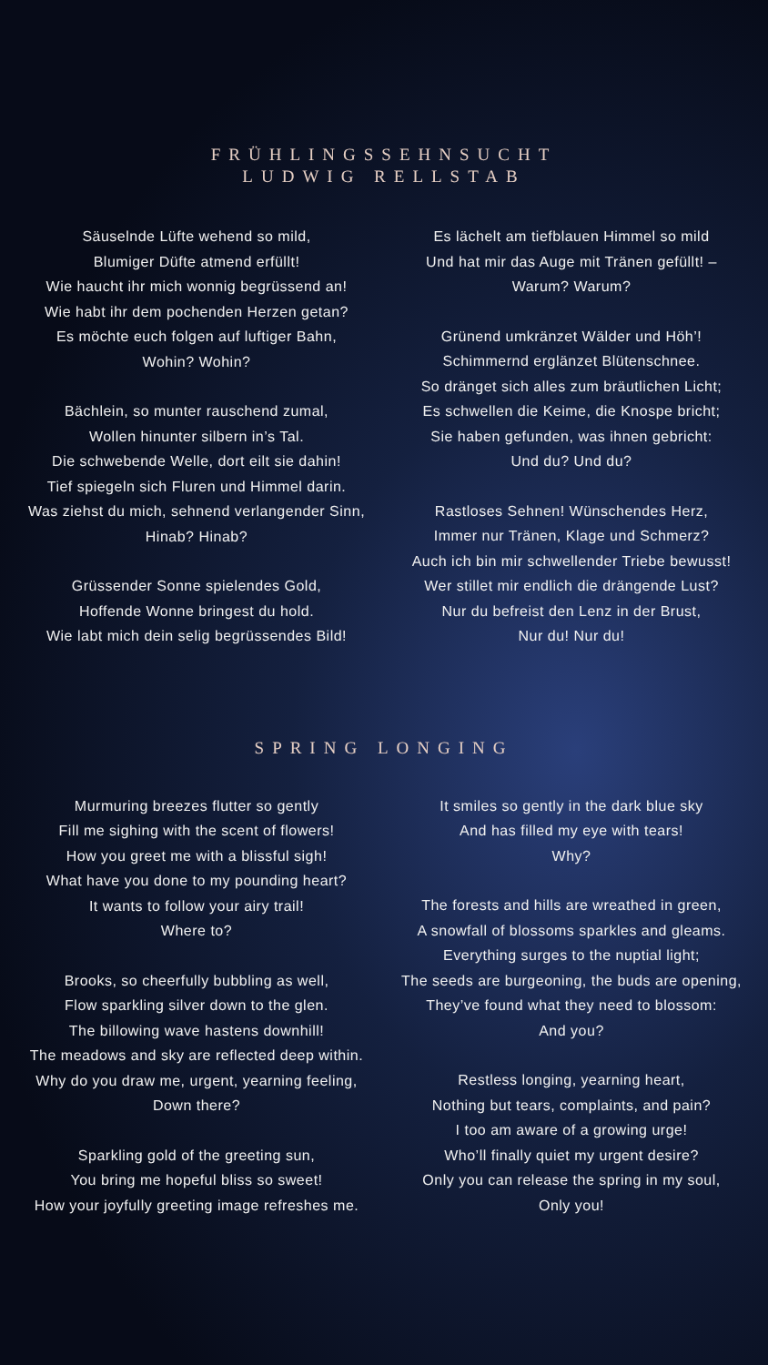FRÜHLINGSSEHNSUCHT
LUDWIG RELLSTAB
Säuselnde Lüfte wehend so mild,
Blumiger Düfte atmend erfüllt!
Wie haucht ihr mich wonnig begrüssend an!
Wie habt ihr dem pochenden Herzen getan?
Es möchte euch folgen auf luftiger Bahn,
Wohin? Wohin?
Bächlein, so munter rauschend zumal,
Wollen hinunter silbern in’s Tal.
Die schwebende Welle, dort eilt sie dahin!
Tief spiegeln sich Fluren und Himmel darin.
Was ziehst du mich, sehnend verlangender Sinn,
Hinab? Hinab?
Grüssender Sonne spielendes Gold,
Hoffende Wonne bringest du hold.
Wie labt mich dein selig begrüssendes Bild!
Es lächelt am tiefblauen Himmel so mild
Und hat mir das Auge mit Tränen gefüllt! –
Warum? Warum?
Grünend umkränzet Wälder und Höh’!
Schimmernd erglänzet Blütenschnee.
So dränget sich alles zum bräutlichen Licht;
Es schwellen die Keime, die Knospe bricht;
Sie haben gefunden, was ihnen gebricht:
Und du? Und du?
Rastloses Sehnen! Wünschendes Herz,
Immer nur Tränen, Klage und Schmerz?
Auch ich bin mir schwellender Triebe bewusst!
Wer stillet mir endlich die drängende Lust?
Nur du befreist den Lenz in der Brust,
Nur du! Nur du!
SPRING LONGING
Murmuring breezes flutter so gently
Fill me sighing with the scent of flowers!
How you greet me with a blissful sigh!
What have you done to my pounding heart?
It wants to follow your airy trail!
Where to?
Brooks, so cheerfully bubbling as well,
Flow sparkling silver down to the glen.
The billowing wave hastens downhill!
The meadows and sky are reflected deep within.
Why do you draw me, urgent, yearning feeling,
Down there?
Sparkling gold of the greeting sun,
You bring me hopeful bliss so sweet!
How your joyfully greeting image refreshes me.
It smiles so gently in the dark blue sky
And has filled my eye with tears!
Why?
The forests and hills are wreathed in green,
A snowfall of blossoms sparkles and gleams.
Everything surges to the nuptial light;
The seeds are burgeoning, the buds are opening,
They’ve found what they need to blossom:
And you?
Restless longing, yearning heart,
Nothing but tears, complaints, and pain?
I too am aware of a growing urge!
Who’ll finally quiet my urgent desire?
Only you can release the spring in my soul,
Only you!